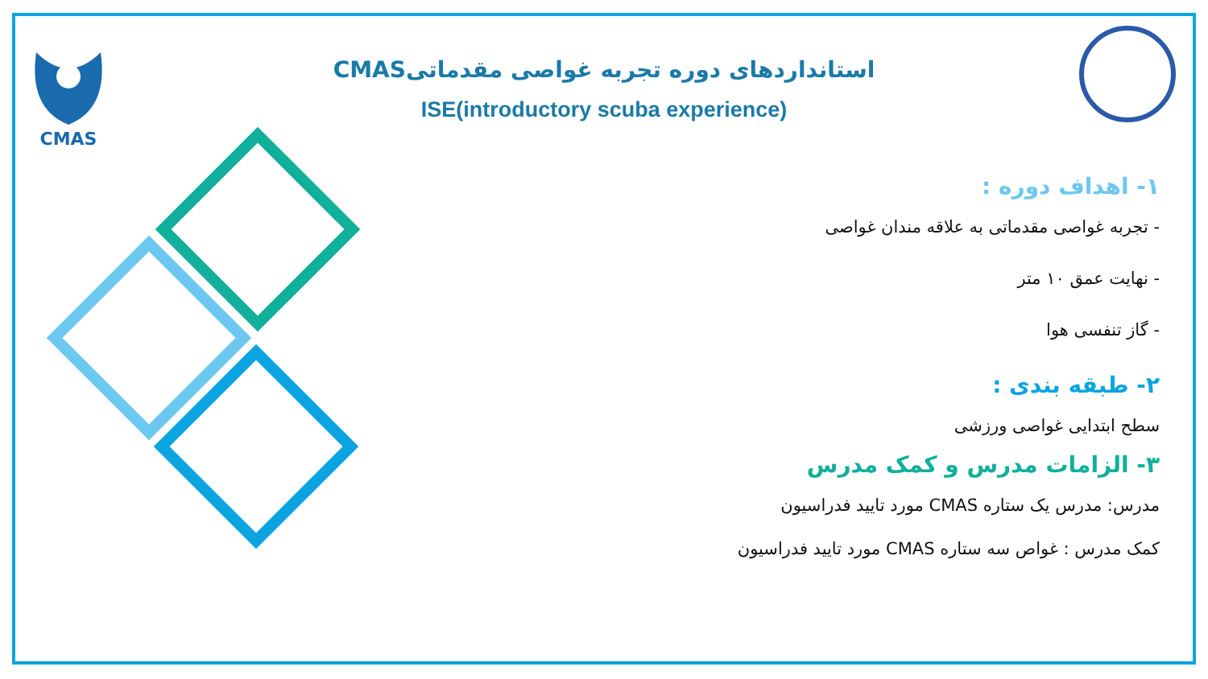CMAS
استانداردهای دوره تجربه غواصی مقدماتیCMAS
ISE(introductory scuba experience)
۱- اهداف دوره :
- تجربه غواصی مقدماتی به علاقه مندان غواصی
- نهایت عمق ۱۰ متر
- گاز تنفسی هوا
۲- طبقه بندی :
سطح ابتدایی غواصی ورزشی
۳- الزامات مدرس و کمک مدرس
مدرس: مدرس یک ستاره CMAS مورد تایید فدراسیون
کمک مدرس : غواص سه ستاره CMAS مورد تایید فدراسیون